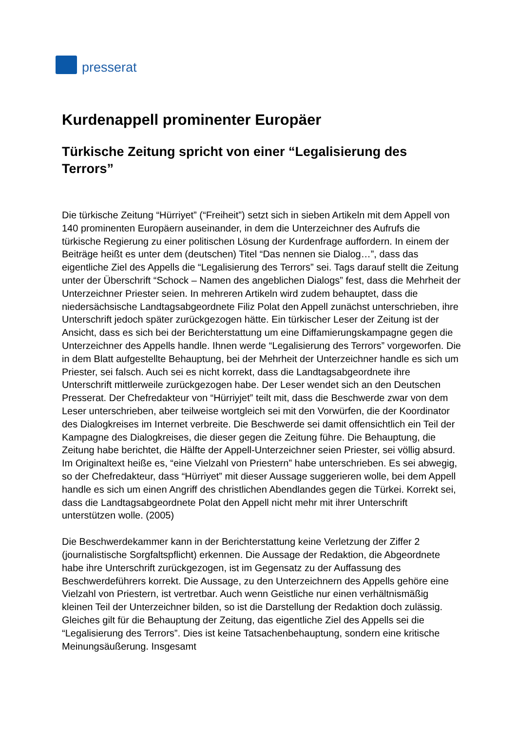presserat
Kurdenappell prominenter Europäer
Türkische Zeitung spricht von einer “Legalisierung des Terrors”
Die türkische Zeitung “Hürriyet” (“Freiheit”) setzt sich in sieben Artikeln mit dem Appell von 140 prominenten Europäern auseinander, in dem die Unterzeichner des Aufrufs die türkische Regierung zu einer politischen Lösung der Kurdenfrage auffordern. In einem der Beiträge heißt es unter dem (deutschen) Titel “Das nennen sie Dialog…”, dass das eigentliche Ziel des Appells die “Legalisierung des Terrors” sei. Tags darauf stellt die Zeitung unter der Überschrift “Schock – Namen des angeblichen Dialogs” fest, dass die Mehrheit der Unterzeichner Priester seien. In mehreren Artikeln wird zudem behauptet, dass die niedersächsische Landtagsabgeordnete Filiz Polat den Appell zunächst unterschrieben, ihre Unterschrift jedoch später zurückgezogen hätte. Ein türkischer Leser der Zeitung ist der Ansicht, dass es sich bei der Berichterstattung um eine Diffamierungskampagne gegen die Unterzeichner des Appells handle. Ihnen werde “Legalisierung des Terrors” vorgeworfen. Die in dem Blatt aufgestellte Behauptung, bei der Mehrheit der Unterzeichner handle es sich um Priester, sei falsch. Auch sei es nicht korrekt, dass die Landtagsabgeordnete ihre Unterschrift mittlerweile zurückgezogen habe. Der Leser wendet sich an den Deutschen Presserat. Der Chefredakteur von “Hürriyjet” teilt mit, dass die Beschwerde zwar von dem Leser unterschrieben, aber teilweise wortgleich sei mit den Vorwürfen, die der Koordinator des Dialogkreises im Internet verbreite. Die Beschwerde sei damit offensichtlich ein Teil der Kampagne des Dialogkreises, die dieser gegen die Zeitung führe. Die Behauptung, die Zeitung habe berichtet, die Hälfte der Appell-Unterzeichner seien Priester, sei völlig absurd. Im Originaltext heiße es, “eine Vielzahl von Priestern” habe unterschrieben. Es sei abwegig, so der Chefredakteur, dass “Hürriyet” mit dieser Aussage suggerieren wolle, bei dem Appell handle es sich um einen Angriff des christlichen Abendlandes gegen die Türkei. Korrekt sei, dass die Landtagsabgeordnete Polat den Appell nicht mehr mit ihrer Unterschrift unterstützen wolle. (2005)
Die Beschwerdekammer kann in der Berichterstattung keine Verletzung der Ziffer 2 (journalistische Sorgfaltspflicht) erkennen. Die Aussage der Redaktion, die Abgeordnete habe ihre Unterschrift zurückgezogen, ist im Gegensatz zu der Auffassung des Beschwerdeführers korrekt. Die Aussage, zu den Unterzeichnern des Appells gehöre eine Vielzahl von Priestern, ist vertretbar. Auch wenn Geistliche nur einen verhältnismäßig kleinen Teil der Unterzeichner bilden, so ist die Darstellung der Redaktion doch zulässig. Gleiches gilt für die Behauptung der Zeitung, das eigentliche Ziel des Appells sei die “Legalisierung des Terrors”. Dies ist keine Tatsachenbehauptung, sondern eine kritische Meinungsäußerung. Insgesamt